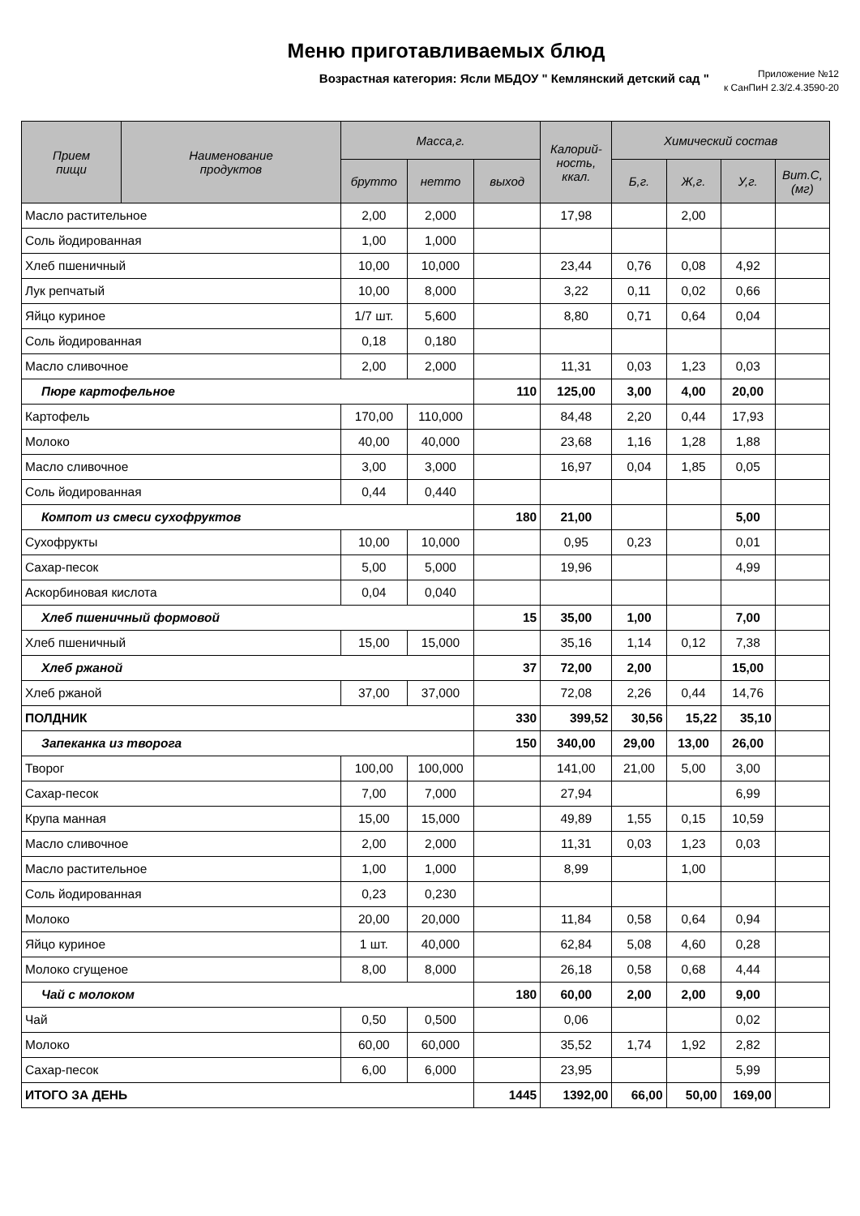Меню приготавливаемых блюд
Возрастная категория: Ясли МБДОУ " Кемлянский детский сад "
Приложение №12
к СанПиН 2.3/2.4.3590-20
| Прием пищи | Наименование продуктов | Масса,г. | | | Калорий- ность, ккал. | Химический состав | | | |
| --- | --- | --- | --- | --- | --- | --- | --- | --- | --- |
| | | брутто | нетто | выход | | Б,г. | Ж,г. | У,г. | Вит.С, (мг) |
| Масло растительное | | 2,00 | 2,000 | | 17,98 | | 2,00 | | |
| Соль йодированная | | 1,00 | 1,000 | | | | | | |
| Хлеб пшеничный | | 10,00 | 10,000 | | 23,44 | 0,76 | 0,08 | 4,92 | |
| Лук репчатый | | 10,00 | 8,000 | | 3,22 | 0,11 | 0,02 | 0,66 | |
| Яйцо куриное | | 1/7 шт. | 5,600 | | 8,80 | 0,71 | 0,64 | 0,04 | |
| Соль йодированная | | 0,18 | 0,180 | | | | | | |
| Масло сливочное | | 2,00 | 2,000 | | 11,31 | 0,03 | 1,23 | 0,03 | |
| Пюре картофельное | | | | 110 | 125,00 | 3,00 | 4,00 | 20,00 | |
| Картофель | | 170,00 | 110,000 | | 84,48 | 2,20 | 0,44 | 17,93 | |
| Молоко | | 40,00 | 40,000 | | 23,68 | 1,16 | 1,28 | 1,88 | |
| Масло сливочное | | 3,00 | 3,000 | | 16,97 | 0,04 | 1,85 | 0,05 | |
| Соль йодированная | | 0,44 | 0,440 | | | | | | |
| Компот из смеси сухофруктов | | | | 180 | 21,00 | | | 5,00 | |
| Сухофрукты | | 10,00 | 10,000 | | 0,95 | 0,23 | | 0,01 | |
| Сахар-песок | | 5,00 | 5,000 | | 19,96 | | | 4,99 | |
| Аскорбиновая кислота | | 0,04 | 0,040 | | | | | | |
| Хлеб пшеничный формовой | | | | 15 | 35,00 | 1,00 | | 7,00 | |
| Хлеб пшеничный | | 15,00 | 15,000 | | 35,16 | 1,14 | 0,12 | 7,38 | |
| Хлеб ржаной | | | | 37 | 72,00 | 2,00 | | 15,00 | |
| Хлеб ржаной | | 37,00 | 37,000 | | 72,08 | 2,26 | 0,44 | 14,76 | |
| ПОЛДНИК | | | | 330 | 399,52 | 30,56 | 15,22 | 35,10 | |
| Запеканка из творога | | | | 150 | 340,00 | 29,00 | 13,00 | 26,00 | |
| Творог | | 100,00 | 100,000 | | 141,00 | 21,00 | 5,00 | 3,00 | |
| Сахар-песок | | 7,00 | 7,000 | | 27,94 | | | 6,99 | |
| Крупа манная | | 15,00 | 15,000 | | 49,89 | 1,55 | 0,15 | 10,59 | |
| Масло сливочное | | 2,00 | 2,000 | | 11,31 | 0,03 | 1,23 | 0,03 | |
| Масло растительное | | 1,00 | 1,000 | | 8,99 | | 1,00 | | |
| Соль йодированная | | 0,23 | 0,230 | | | | | | |
| Молоко | | 20,00 | 20,000 | | 11,84 | 0,58 | 0,64 | 0,94 | |
| Яйцо куриное | | 1 шт. | 40,000 | | 62,84 | 5,08 | 4,60 | 0,28 | |
| Молоко сгущеное | | 8,00 | 8,000 | | 26,18 | 0,58 | 0,68 | 4,44 | |
| Чай с молоком | | | | 180 | 60,00 | 2,00 | 2,00 | 9,00 | |
| Чай | | 0,50 | 0,500 | | 0,06 | | | 0,02 | |
| Молоко | | 60,00 | 60,000 | | 35,52 | 1,74 | 1,92 | 2,82 | |
| Сахар-песок | | 6,00 | 6,000 | | 23,95 | | | 5,99 | |
| ИТОГО ЗА ДЕНЬ | | | | 1445 | 1392,00 | 66,00 | 50,00 | 169,00 | |